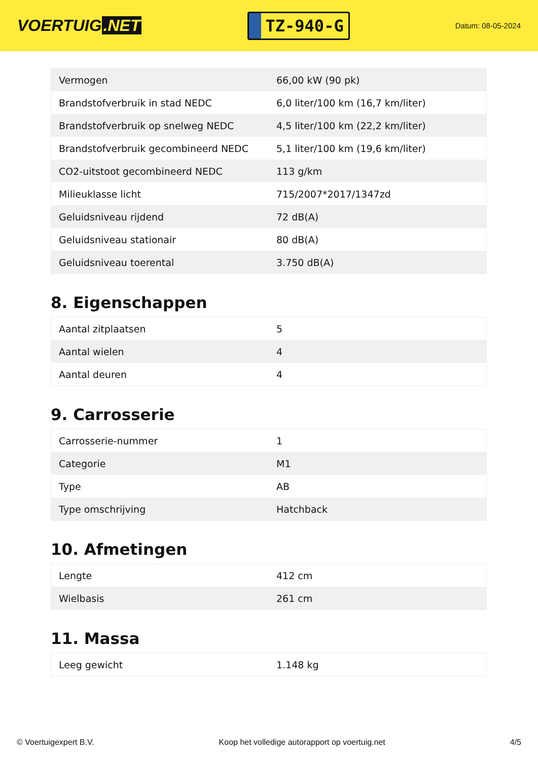VOERTUIG.NET
TZ-940-G
Datum: 08-05-2024
| Vermogen | 66,00 kW (90 pk) |
| Brandstofverbruik in stad NEDC | 6,0 liter/100 km (16,7 km/liter) |
| Brandstofverbruik op snelweg NEDC | 4,5 liter/100 km (22,2 km/liter) |
| Brandstofverbruik gecombineerd NEDC | 5,1 liter/100 km (19,6 km/liter) |
| CO2-uitstoot gecombineerd NEDC | 113 g/km |
| Milieuklasse licht | 715/2007*2017/1347zd |
| Geluidsniveau rijdend | 72 dB(A) |
| Geluidsniveau stationair | 80 dB(A) |
| Geluidsniveau toerental | 3.750 dB(A) |
8. Eigenschappen
| Aantal zitplaatsen | 5 |
| Aantal wielen | 4 |
| Aantal deuren | 4 |
9. Carrosserie
| Carrosserie-nummer | 1 |
| Categorie | M1 |
| Type | AB |
| Type omschrijving | Hatchback |
10. Afmetingen
| Lengte | 412 cm |
| Wielbasis | 261 cm |
11. Massa
| Leeg gewicht | 1.148 kg |
© Voertuigexpert B.V. Koop het volledige autorapport op voertuig.net 4/5